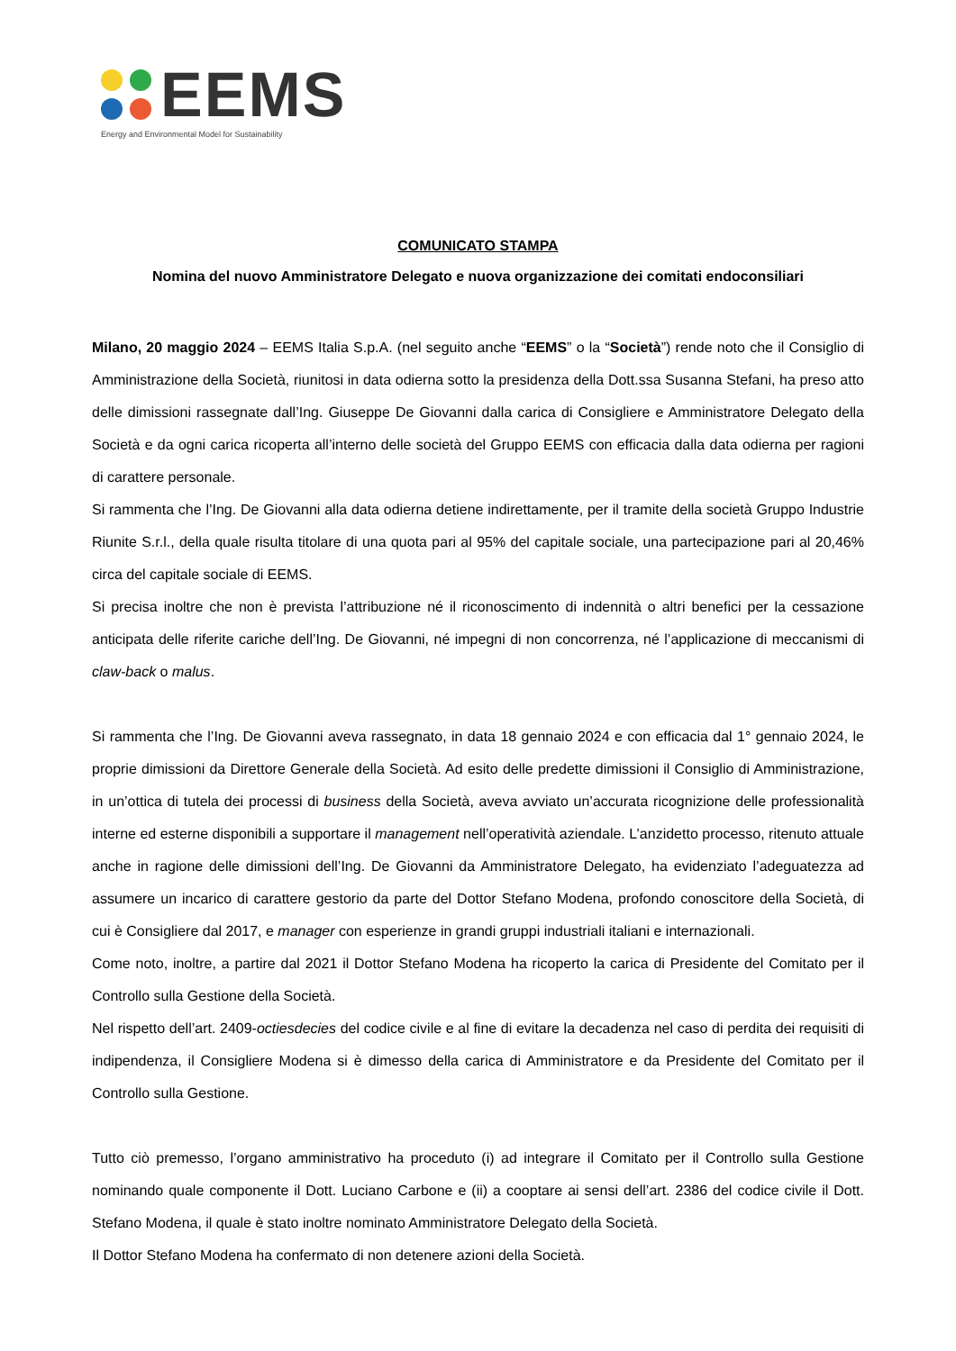EEMS
Energy and Environmental Model for Sustainability
COMUNICATO STAMPA
Nomina del nuovo Amministratore Delegato e nuova organizzazione dei comitati endoconsiliari
Milano, 20 maggio 2024 – EEMS Italia S.p.A. (nel seguito anche “EEMS” o la “Società”) rende noto che il Consiglio di Amministrazione della Società, riunitosi in data odierna sotto la presidenza della Dott.ssa Susanna Stefani, ha preso atto delle dimissioni rassegnate dall’Ing. Giuseppe De Giovanni dalla carica di Consigliere e Amministratore Delegato della Società e da ogni carica ricoperta all’interno delle società del Gruppo EEMS con efficacia dalla data odierna per ragioni di carattere personale.
Si rammenta che l’Ing. De Giovanni alla data odierna detiene indirettamente, per il tramite della società Gruppo Industrie Riunite S.r.l., della quale risulta titolare di una quota pari al 95% del capitale sociale, una partecipazione pari al 20,46% circa del capitale sociale di EEMS.
Si precisa inoltre che non è prevista l’attribuzione né il riconoscimento di indennità o altri benefici per la cessazione anticipata delle riferite cariche dell’Ing. De Giovanni, né impegni di non concorrenza, né l’applicazione di meccanismi di claw-back o malus.
Si rammenta che l’Ing. De Giovanni aveva rassegnato, in data 18 gennaio 2024 e con efficacia dal 1° gennaio 2024, le proprie dimissioni da Direttore Generale della Società. Ad esito delle predette dimissioni il Consiglio di Amministrazione, in un’ottica di tutela dei processi di business della Società, aveva avviato un’accurata ricognizione delle professionalità interne ed esterne disponibili a supportare il management nell’operatività aziendale. L’anzidetto processo, ritenuto attuale anche in ragione delle dimissioni dell’Ing. De Giovanni da Amministratore Delegato, ha evidenziato l’adeguatezza ad assumere un incarico di carattere gestorio da parte del Dottor Stefano Modena, profondo conoscitore della Società, di cui è Consigliere dal 2017, e manager con esperienze in grandi gruppi industriali italiani e internazionali.
Come noto, inoltre, a partire dal 2021 il Dottor Stefano Modena ha ricoperto la carica di Presidente del Comitato per il Controllo sulla Gestione della Società.
Nel rispetto dell’art. 2409-octiesdecies del codice civile e al fine di evitare la decadenza nel caso di perdita dei requisiti di indipendenza, il Consigliere Modena si è dimesso della carica di Amministratore e da Presidente del Comitato per il Controllo sulla Gestione.
Tutto ciò premesso, l’organo amministrativo ha proceduto (i) ad integrare il Comitato per il Controllo sulla Gestione nominando quale componente il Dott. Luciano Carbone e (ii) a cooptare ai sensi dell’art. 2386 del codice civile il Dott. Stefano Modena, il quale è stato inoltre nominato Amministratore Delegato della Società.
Il Dottor Stefano Modena ha confermato di non detenere azioni della Società.